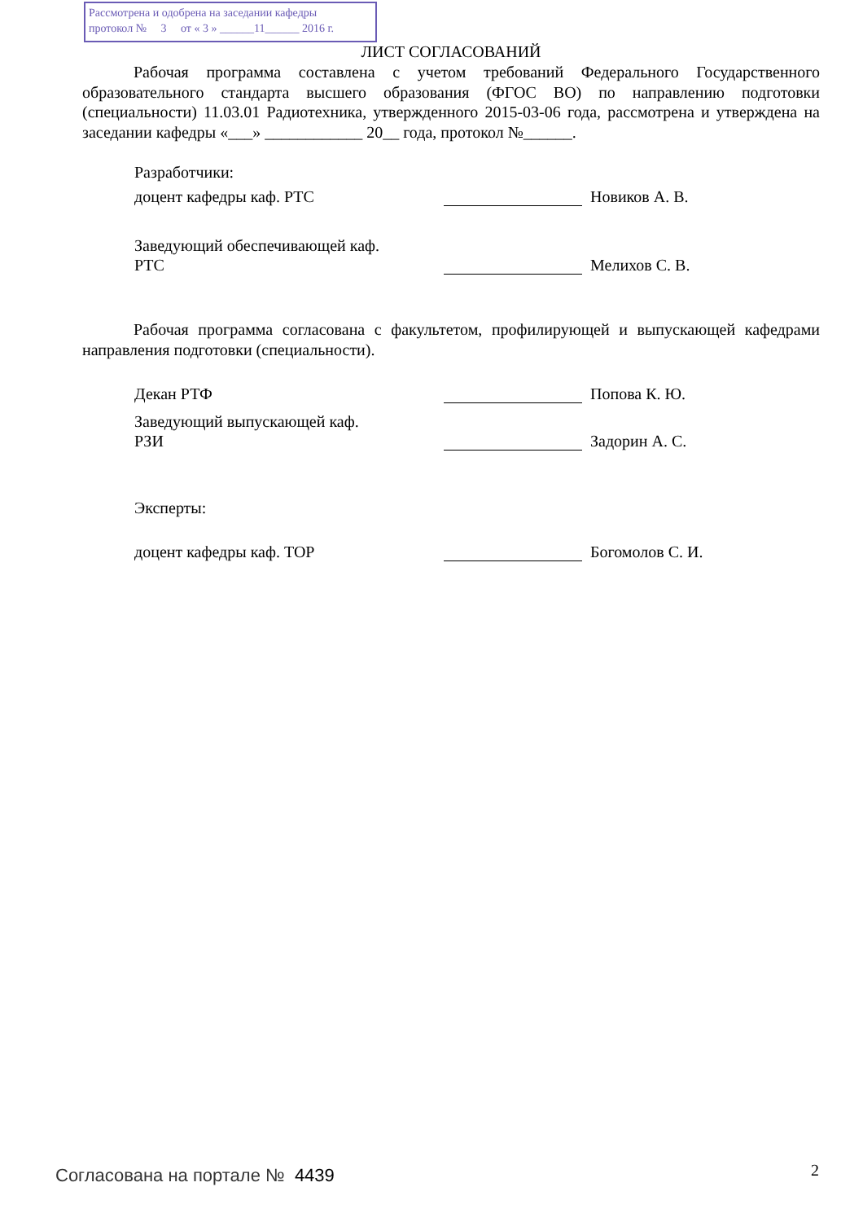Рассмотрена и одобрена на заседании кафедры
протокол № 3 от « 3 » ______11______ 2016 г.
ЛИСТ СОГЛАСОВАНИЙ
Рабочая программа составлена с учетом требований Федерального Государственного образовательного стандарта высшего образования (ФГОС ВО) по направлению подготовки (специальности) 11.03.01 Радиотехника, утвержденного 2015-03-06 года, рассмотрена и утверждена на заседании кафедры «___» ____________ 20__ года, протокол №______.
Разработчики:
доцент кафедры каф. РТС Новиков А. В.
Заведующий обеспечивающей каф.
РТС Мелихов С. В.
Рабочая программа согласована с факультетом, профилирующей и выпускающей кафедрами направления подготовки (специальности).
Декан РТФ Попова К. Ю.
Заведующий выпускающей каф.
РЗИ Задорин А. С.
Эксперты:
доцент кафедры каф. ТОР Богомолов С. И.
Согласована на портале № 4439 2